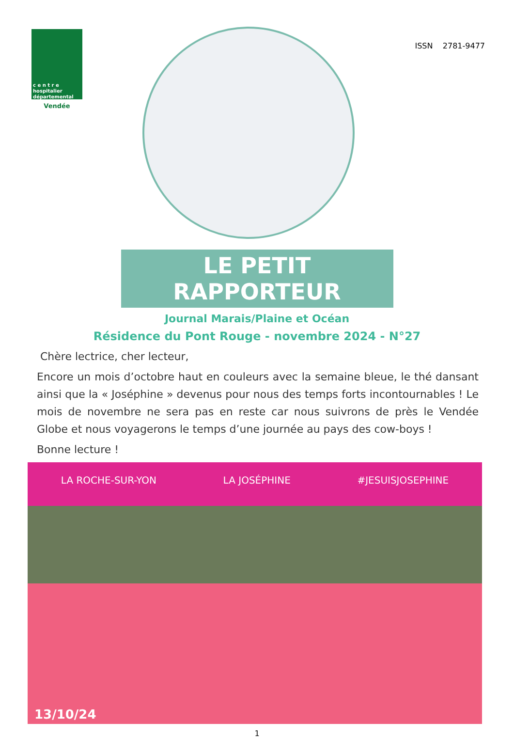c e n t r e
hospitalier
départemental
Vendée
ISSN 2781-9477
LE PETIT RAPPORTEUR
Journal Marais/Plaine et Océan
Résidence du Pont Rouge - novembre 2024 - N°27
Chère lectrice, cher lecteur,
Encore un mois d’octobre haut en couleurs avec la semaine bleue, le thé dansant ainsi que la « Joséphine » devenus pour nous des temps forts incontournables ! Le mois de novembre ne sera pas en reste car nous suivrons de près le Vendée Globe et nous voyagerons le temps d’une journée au pays des cow-boys !
Bonne lecture !
LA ROCHE-SUR-YON LA JOSÉPHINE #JESUISJOSEPHINE
13/10/24
1